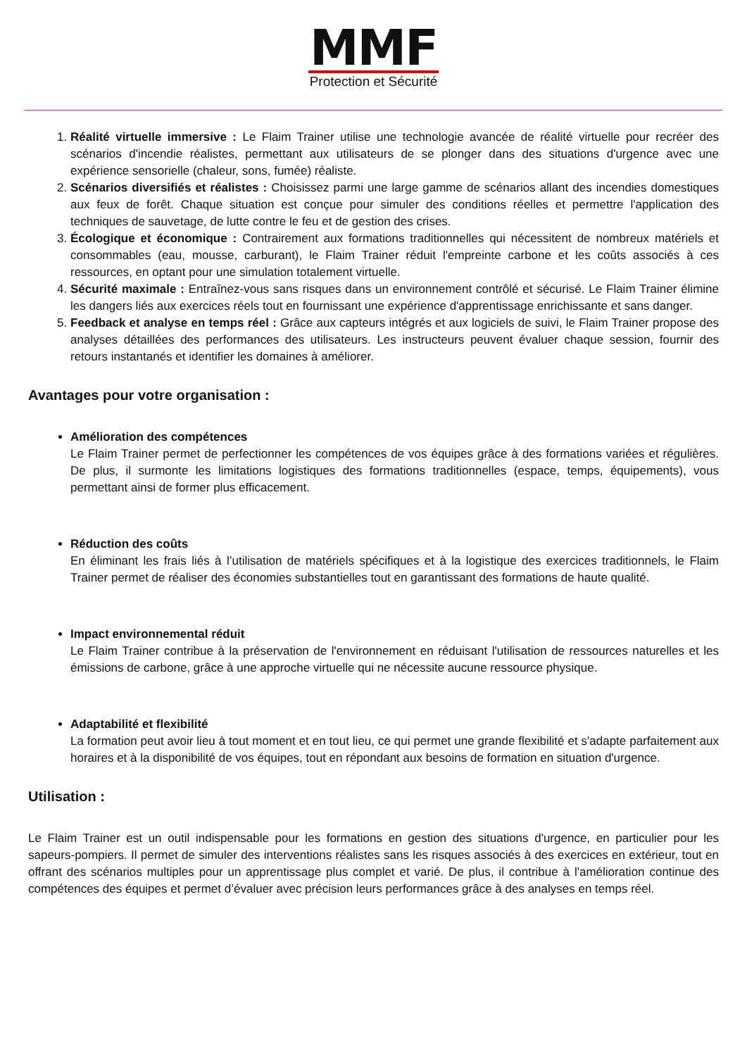MMF
Protection et Sécurité
1. Réalité virtuelle immersive : Le Flaim Trainer utilise une technologie avancée de réalité virtuelle pour recréer des scénarios d'incendie réalistes, permettant aux utilisateurs de se plonger dans des situations d'urgence avec une expérience sensorielle (chaleur, sons, fumée) réaliste.
2. Scénarios diversifiés et réalistes : Choisissez parmi une large gamme de scénarios allant des incendies domestiques aux feux de forêt. Chaque situation est conçue pour simuler des conditions réelles et permettre l'application des techniques de sauvetage, de lutte contre le feu et de gestion des crises.
3. Écologique et économique : Contrairement aux formations traditionnelles qui nécessitent de nombreux matériels et consommables (eau, mousse, carburant), le Flaim Trainer réduit l'empreinte carbone et les coûts associés à ces ressources, en optant pour une simulation totalement virtuelle.
4. Sécurité maximale : Entraînez-vous sans risques dans un environnement contrôlé et sécurisé. Le Flaim Trainer élimine les dangers liés aux exercices réels tout en fournissant une expérience d'apprentissage enrichissante et sans danger.
5. Feedback et analyse en temps réel : Grâce aux capteurs intégrés et aux logiciels de suivi, le Flaim Trainer propose des analyses détaillées des performances des utilisateurs. Les instructeurs peuvent évaluer chaque session, fournir des retours instantanés et identifier les domaines à améliorer.
Avantages pour votre organisation :
Amélioration des compétences
Le Flaim Trainer permet de perfectionner les compétences de vos équipes grâce à des formations variées et régulières. De plus, il surmonte les limitations logistiques des formations traditionnelles (espace, temps, équipements), vous permettant ainsi de former plus efficacement.
Réduction des coûts
En éliminant les frais liés à l’utilisation de matériels spécifiques et à la logistique des exercices traditionnels, le Flaim Trainer permet de réaliser des économies substantielles tout en garantissant des formations de haute qualité.
Impact environnemental réduit
Le Flaim Trainer contribue à la préservation de l'environnement en réduisant l'utilisation de ressources naturelles et les émissions de carbone, grâce à une approche virtuelle qui ne nécessite aucune ressource physique.
Adaptabilité et flexibilité
La formation peut avoir lieu à tout moment et en tout lieu, ce qui permet une grande flexibilité et s'adapte parfaitement aux horaires et à la disponibilité de vos équipes, tout en répondant aux besoins de formation en situation d'urgence.
Utilisation :
Le Flaim Trainer est un outil indispensable pour les formations en gestion des situations d'urgence, en particulier pour les sapeurs-pompiers. Il permet de simuler des interventions réalistes sans les risques associés à des exercices en extérieur, tout en offrant des scénarios multiples pour un apprentissage plus complet et varié. De plus, il contribue à l'amélioration continue des compétences des équipes et permet d’évaluer avec précision leurs performances grâce à des analyses en temps réel.